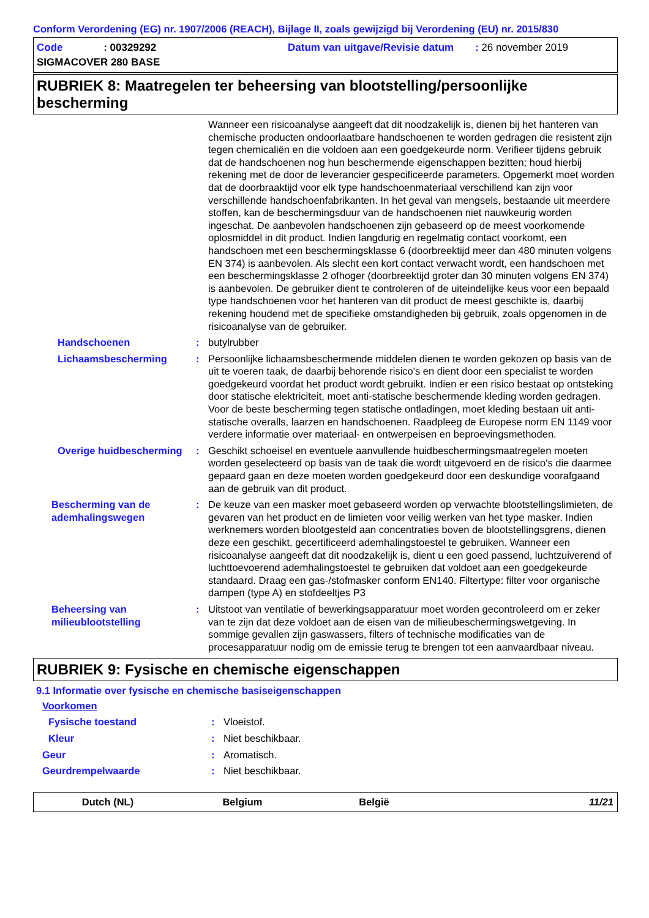Conform Verordening (EG) nr. 1907/2006 (REACH), Bijlage II, zoals gewijzigd bij Verordening (EU) nr. 2015/830
Code : 00329292
Datum van uitgave/Revisie datum : 26 november 2019
SIGMACOVER 280 BASE
RUBRIEK 8: Maatregelen ter beheersing van blootstelling/persoonlijke bescherming
Wanneer een risicoanalyse aangeeft dat dit noodzakelijk is, dienen bij het hanteren van chemische producten ondoorlaatbare handschoenen te worden gedragen die resistent zijn tegen chemicaliën en die voldoen aan een goedgekeurde norm. Verifieer tijdens gebruik dat de handschoenen nog hun beschermende eigenschappen bezitten; houd hierbij rekening met de door de leverancier gespecificeerde parameters. Opgemerkt moet worden dat de doorbraaktijd voor elk type handschoenmateriaal verschillend kan zijn voor verschillende handschoenfabrikanten. In het geval van mengsels, bestaande uit meerdere stoffen, kan de beschermingsduur van de handschoenen niet nauwkeurig worden ingeschat. De aanbevolen handschoenen zijn gebaseerd op de meest voorkomende oplosmiddel in dit product. Indien langdurig en regelmatig contact voorkomt, een handschoen met een beschermingsklasse 6 (doorbreektijd meer dan 480 minuten volgens EN 374) is aanbevolen. Als slecht een kort contact verwacht wordt, een handschoen met een beschermingsklasse 2 ofhoger (doorbreektijd groter dan 30 minuten volgens EN 374) is aanbevolen. De gebruiker dient te controleren of de uiteindelijke keus voor een bepaald type handschoenen voor het hanteren van dit product de meest geschikte is, daarbij rekening houdend met de specifieke omstandigheden bij gebruik, zoals opgenomen in de risicoanalyse van de gebruiker.
Handschoenen : butylrubber
Lichaamsbescherming : Persoonlijke lichaamsbeschermende middelen dienen te worden gekozen op basis van de uit te voeren taak, de daarbij behorende risico's en dient door een specialist te worden goedgekeurd voordat het product wordt gebruikt. Indien er een risico bestaat op ontsteking door statische elektriciteit, moet anti-statische beschermende kleding worden gedragen. Voor de beste bescherming tegen statische ontladingen, moet kleding bestaan uit anti-statische overalls, laarzen en handschoenen. Raadpleeg de Europese norm EN 1149 voor verdere informatie over materiaal- en ontwerpeisen en beproevingsmethoden.
Overige huidbescherming
: Geschikt schoeisel en eventuele aanvullende huidbeschermingsmaatregelen moeten worden geselecteerd op basis van de taak die wordt uitgevoerd en de risico's die daarmee gepaard gaan en deze moeten worden goedgekeurd door een deskundige voorafgaand aan de gebruik van dit product.
Bescherming van de ademhalingswegen
: De keuze van een masker moet gebaseerd worden op verwachte blootstellingslimieten, de gevaren van het product en de limieten voor veilig werken van het type masker. Indien werknemers worden blootgesteld aan concentraties boven de blootstellingsgrens, dienen deze een geschikt, gecertificeerd ademhalingstoestel te gebruiken. Wanneer een risicoanalyse aangeeft dat dit noodzakelijk is, dient u een goed passend, luchtzuiverend of luchttoevoerend ademhalingstoestel te gebruiken dat voldoet aan een goedgekeurde standaard. Draag een gas-/stofmasker conform EN140. Filtertype: filter voor organische dampen (type A) en stofdeeltjes P3
Beheersing van milieublootstelling
: Uitstoot van ventilatie of bewerkingsapparatuur moet worden gecontroleerd om er zeker van te zijn dat deze voldoet aan de eisen van de milieubeschermingswetgeving. In sommige gevallen zijn gaswassers, filters of technische modificaties van de procesapparatuur nodig om de emissie terug te brengen tot een aanvaardbaar niveau.
RUBRIEK 9: Fysische en chemische eigenschappen
9.1 Informatie over fysische en chemische basiseigenschappen
Voorkomen
Fysische toestand : Vloeistof.
Kleur : Niet beschikbaar.
Geur : Aromatisch.
Geurdrempelwaarde : Niet beschikbaar.
Dutch (NL) Belgium België 11/21